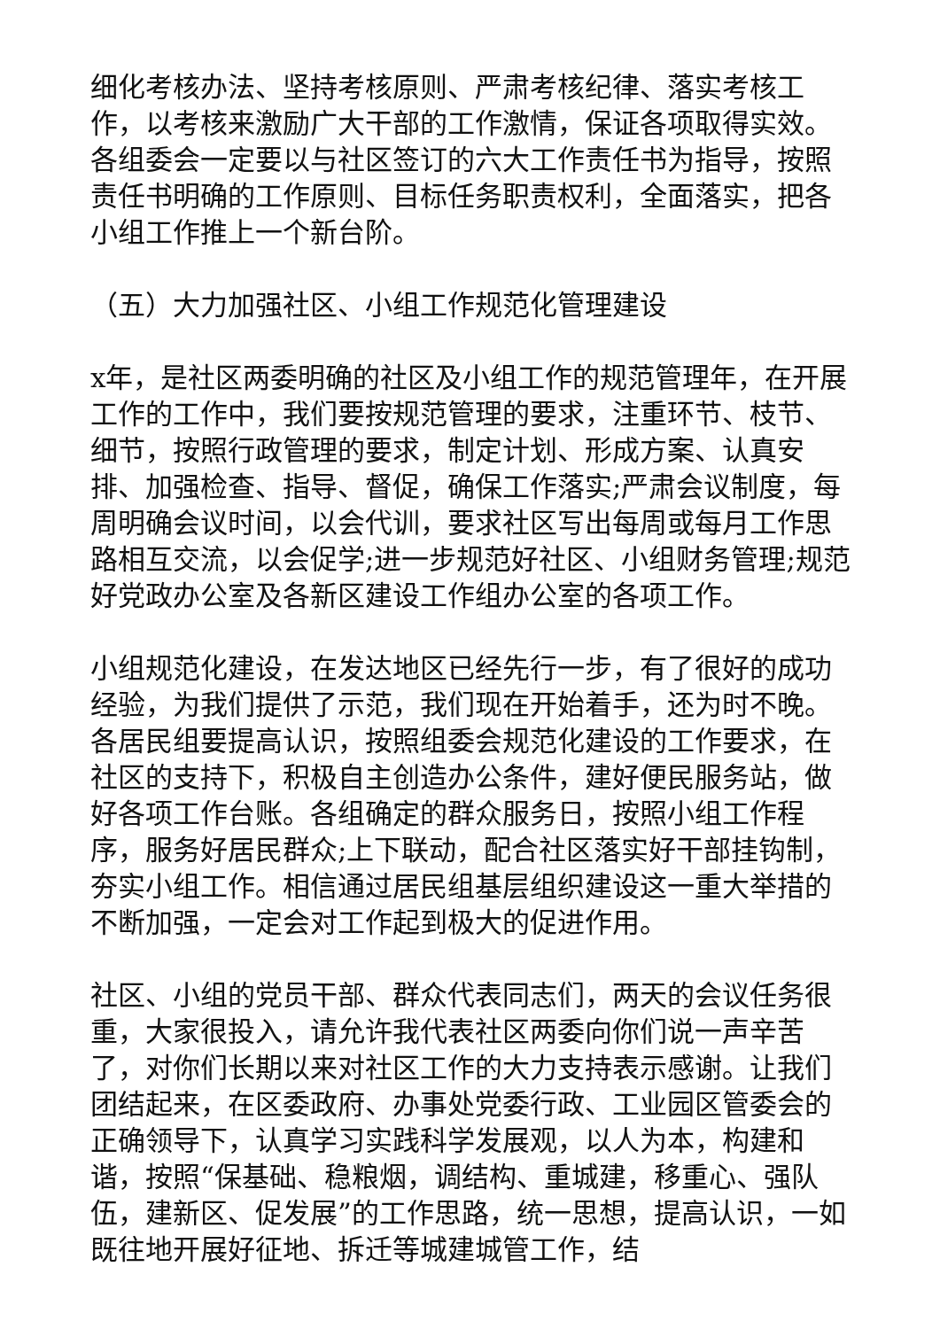细化考核办法、坚持考核原则、严肃考核纪律、落实考核工作，以考核来激励广大干部的工作激情，保证各项取得实效。各组委会一定要以与社区签订的六大工作责任书为指导，按照责任书明确的工作原则、目标任务职责权利，全面落实，把各小组工作推上一个新台阶。
（五）大力加强社区、小组工作规范化管理建设
x年，是社区两委明确的社区及小组工作的规范管理年，在开展工作的工作中，我们要按规范管理的要求，注重环节、枝节、细节，按照行政管理的要求，制定计划、形成方案、认真安排、加强检查、指导、督促，确保工作落实;严肃会议制度，每周明确会议时间，以会代训，要求社区写出每周或每月工作思路相互交流，以会促学;进一步规范好社区、小组财务管理;规范好党政办公室及各新区建设工作组办公室的各项工作。
小组规范化建设，在发达地区已经先行一步，有了很好的成功经验，为我们提供了示范，我们现在开始着手，还为时不晚。各居民组要提高认识，按照组委会规范化建设的工作要求，在社区的支持下，积极自主创造办公条件，建好便民服务站，做好各项工作台账。各组确定的群众服务日，按照小组工作程序，服务好居民群众;上下联动，配合社区落实好干部挂钩制，夯实小组工作。相信通过居民组基层组织建设这一重大举措的不断加强，一定会对工作起到极大的促进作用。
社区、小组的党员干部、群众代表同志们，两天的会议任务很重，大家很投入，请允许我代表社区两委向你们说一声辛苦了，对你们长期以来对社区工作的大力支持表示感谢。让我们团结起来，在区委政府、办事处党委行政、工业园区管委会的正确领导下，认真学习实践科学发展观，以人为本，构建和谐，按照“保基础、稳粮烟，调结构、重城建，移重心、强队伍，建新区、促发展”的工作思路，统一思想，提高认识，一如既往地开展好征地、拆迁等城建城管工作，结